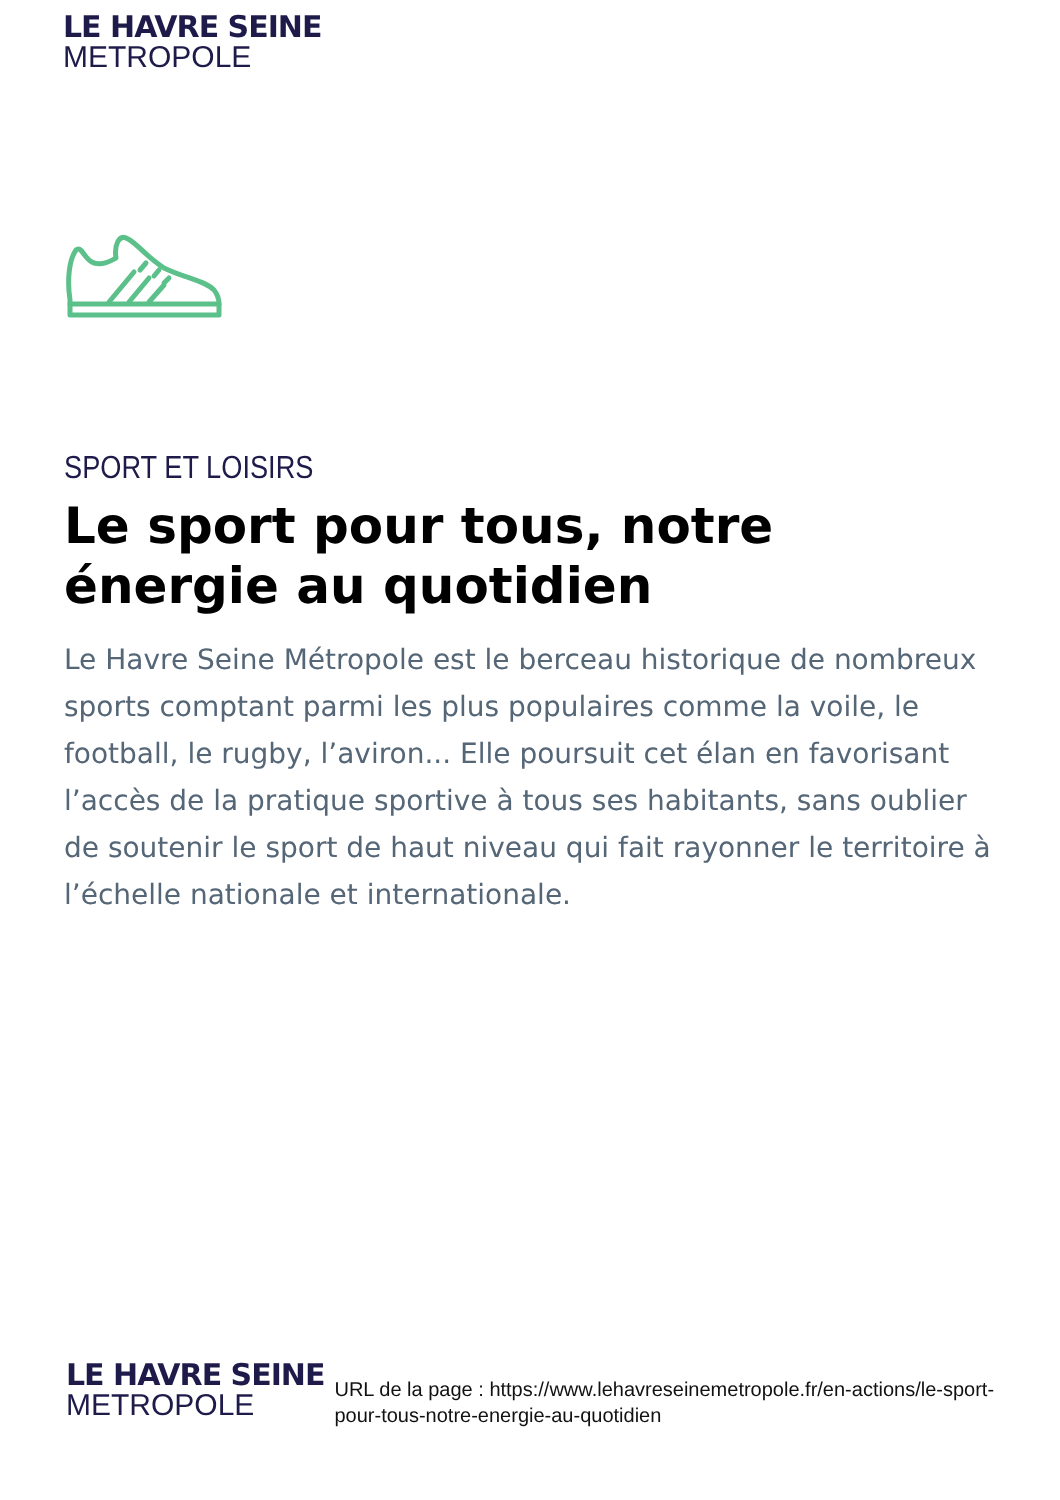LE HAVRE SEINE
METROPOLE
SPORT ET LOISIRS
Le sport pour tous, notre énergie au quotidien
Le Havre Seine Métropole est le berceau historique de nombreux sports comptant parmi les plus populaires comme la voile, le football, le rugby, l’aviron... Elle poursuit cet élan en favorisant l’accès de la pratique sportive à tous ses habitants, sans oublier de soutenir le sport de haut niveau qui fait rayonner le territoire à l’échelle nationale et internationale.
LE HAVRE SEINE
METROPOLE
URL de la page : https://www.lehavreseinemetropole.fr/en-actions/le-sport-pour-tous-notre-energie-au-quotidien